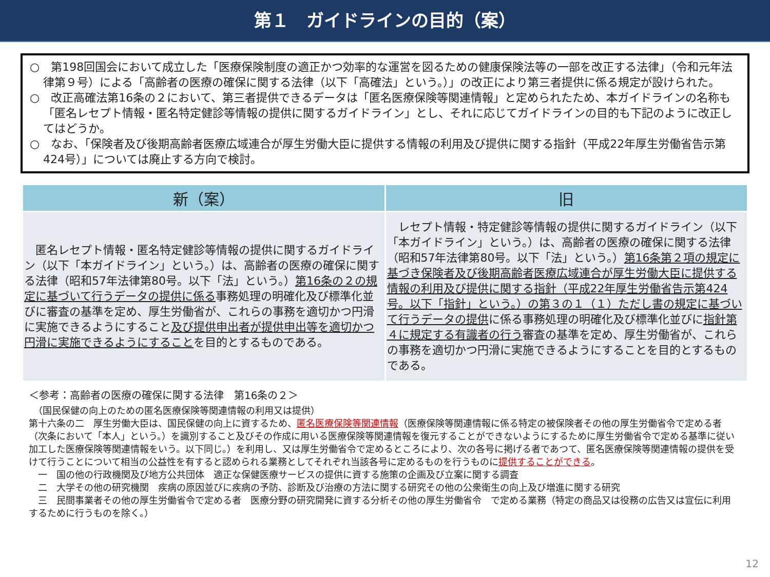第１　ガイドラインの目的（案）
○　第198回国会において成立した「医療保険制度の適正かつ効率的な運営を図るための健康保険法等の一部を改正する法律」（令和元年法律第９号）による「高齢者の医療の確保に関する法律（以下「高確法」という。）」の改正により第三者提供に係る規定が設けられた。
○　改正高確法第16条の２において、第三者提供できるデータは「匿名医療保険等関連情報」と定められたため、本ガイドラインの名称も「匿名レセプト情報・匿名特定健診等情報の提供に関するガイドライン」とし、それに応じてガイドラインの目的も下記のように改正してはどうか。
○　なお、「保険者及び後期高齢者医療広域連合が厚生労働大臣に提供する情報の利用及び提供に関する指針（平成22年厚生労働省告示第424号）」については廃止する方向で検討。
| 新（案） | 旧 |
| --- | --- |
| 匿名レセプト情報・匿名特定健診等情報の提供に関するガイドライン（以下「本ガイドライン」という。）は、高齢者の医療の確保に関する法律（昭和57年法律第80号。以下「法」という。） 第16条の２の規定に基づいて行うデータの提供に係る 事務処理の明確化及び標準化並びに審査の基準を定め、厚生労働省が、これらの事務を適切かつ円滑に実施できるようにすること 及び提供申出者が提供申出等を適切かつ円滑に実施できるようにすること を目的とするものである。 | レセプト情報・特定健診等情報の提供に関するガイドライン（以下「本ガイドライン」という。）は、高齢者の医療の確保に関する法律（昭和57年法律第80号。以下「法」という。） 第16条第２項の規定に基づき保険者及び後期高齢者医療広域連合が厚生労働大臣に提供する情報の利用及び提供に関する指針（平成22年厚生労働省告示第424号。以下「指針」という。）の第３の１（１）ただし書の規定に基づいて行うデータの提供 に係る事務処理の明確化及び標準化並びに 指針第４に規定する有識者の行う 審査の基準を定め、厚生労働省が、これらの事務を適切かつ円滑に実施できるようにすることを目的とするものである。 |
＜参考：高齢者の医療の確保に関する法律　第16条の２＞
　（国民保健の向上のための匿名医療保険等関連情報の利用又は提供）
第十六条の二　厚生労働大臣は、国民保健の向上に資するため、匿名医療保険等関連情報（医療保険等関連情報に係る特定の被保険者その他の厚生労働省令で定める者（次条において「本人」という。）を識別すること及びその作成に用いる医療保険等関連情報を復元することができないようにするために厚生労働省令で定める基準に従い加工した医療保険等関連情報をいう。以下同じ。）を利用し、又は厚生労働省令で定めるところにより、次の各号に掲げる者であつて、匿名医療保険等関連情報の提供を受けて行うことについて相当の公益性を有すると認められる業務としてそれぞれ当該各号に定めるものを行うものに提供することができる。
　一　国の他の行政機関及び地方公共団体　適正な保健医療サービスの提供に資する施策の企画及び立案に関する調査
　二　大学その他の研究機関　疾病の原因並びに疾病の予防、診断及び治療の方法に関する研究その他の公衆衛生の向上及び増進に関する研究
　三　民間事業者その他の厚生労働省令で定める者　医療分野の研究開発に資する分析その他の厚生労働省令　で定める業務（特定の商品又は役務の広告又は宣伝に利用するために行うものを除く。）
12